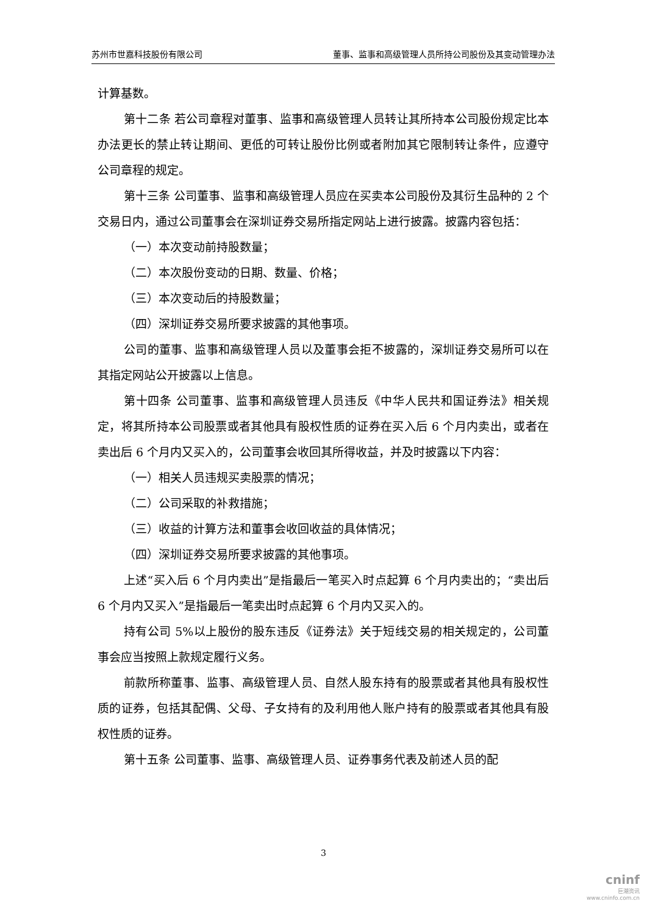苏州市世嘉科技股份有限公司 董事、监事和高级管理人员所持公司股份及其变动管理办法
计算基数。
第十二条 若公司章程对董事、监事和高级管理人员转让其所持本公司股份规定比本办法更长的禁止转让期间、更低的可转让股份比例或者附加其它限制转让条件，应遵守公司章程的规定。
第十三条 公司董事、监事和高级管理人员应在买卖本公司股份及其衍生品种的 2 个交易日内，通过公司董事会在深圳证券交易所指定网站上进行披露。披露内容包括：
（一）本次变动前持股数量；
（二）本次股份变动的日期、数量、价格；
（三）本次变动后的持股数量；
（四）深圳证券交易所要求披露的其他事项。
公司的董事、监事和高级管理人员以及董事会拒不披露的，深圳证券交易所可以在其指定网站公开披露以上信息。
第十四条 公司董事、监事和高级管理人员违反《中华人民共和国证券法》相关规定，将其所持本公司股票或者其他具有股权性质的证券在买入后 6 个月内卖出，或者在卖出后 6 个月内又买入的，公司董事会收回其所得收益，并及时披露以下内容：
（一）相关人员违规买卖股票的情况；
（二）公司采取的补救措施；
（三）收益的计算方法和董事会收回收益的具体情况；
（四）深圳证券交易所要求披露的其他事项。
上述“买入后 6 个月内卖出”是指最后一笔买入时点起算 6 个月内卖出的；“卖出后 6 个月内又买入”是指最后一笔卖出时点起算 6 个月内又买入的。
持有公司 5%以上股份的股东违反《证券法》关于短线交易的相关规定的，公司董事会应当按照上款规定履行义务。
前款所称董事、监事、高级管理人员、自然人股东持有的股票或者其他具有股权性质的证券，包括其配偶、父母、子女持有的及利用他人账户持有的股票或者其他具有股权性质的证券。
第十五条 公司董事、监事、高级管理人员、证券事务代表及前述人员的配
3
cninf
巨潮资讯
www.cninfo.com.cn